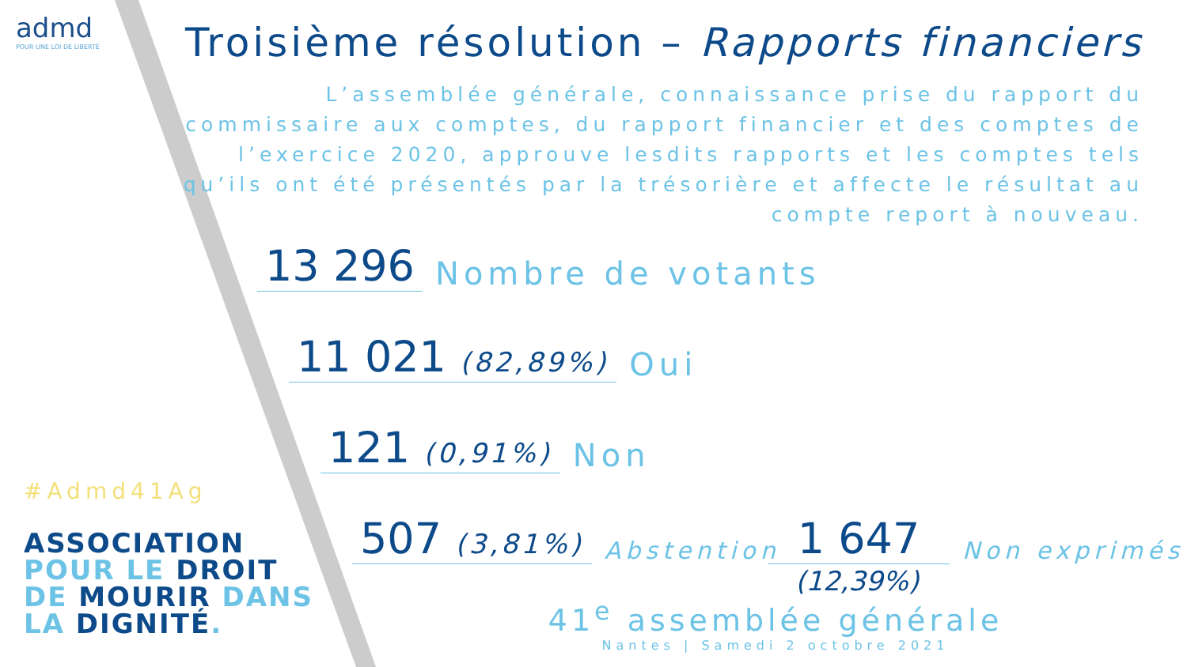admd
POUR UNE LOI DE LIBERTÉ
#Admd41Ag
ASSOCIATION
POUR LE DROIT
DE MOURIR DANS
LA DIGNITÉ.
Troisième résolution – Rapports financiers
L’assemblée générale, connaissance prise du rapport du commissaire aux comptes, du rapport financier et des comptes de l’exercice 2020, approuve lesdits rapports et les comptes tels qu’ils ont été présentés par la trésorière et affecte le résultat au compte report à nouveau.
13 296 Nombre de votants
11 021 (82,89%) Oui
121 (0,91%) Non
507 (3,81%) Abstention 1 647 Non exprimés
(12,39%)
41<sup>e</sup> assemblée générale
Nantes | Samedi 2 octobre 2021